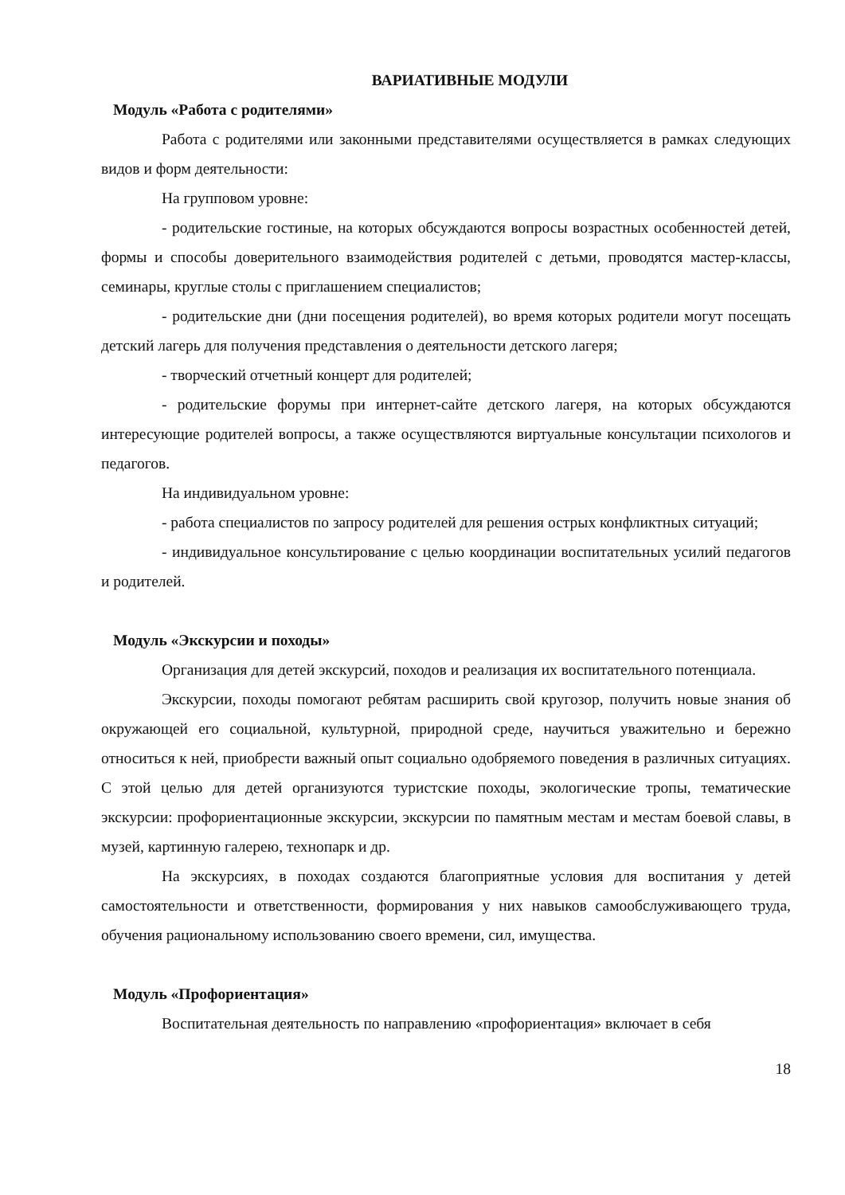ВАРИАТИВНЫЕ МОДУЛИ
Модуль «Работа с родителями»
Работа с родителями или законными представителями осуществляется в рамках следующих видов и форм деятельности:
На групповом уровне:
- родительские гостиные, на которых обсуждаются вопросы возрастных особенностей детей, формы и способы доверительного взаимодействия родителей с детьми, проводятся мастер-классы, семинары, круглые столы с приглашением специалистов;
- родительские дни (дни посещения родителей), во время которых родители могут посещать детский лагерь для получения представления о деятельности детского лагеря;
- творческий отчетный концерт для родителей;
- родительские форумы при интернет-сайте детского лагеря, на которых обсуждаются интересующие родителей вопросы, а также осуществляются виртуальные консультации психологов и педагогов.
На индивидуальном уровне:
- работа специалистов по запросу родителей для решения острых конфликтных ситуаций;
- индивидуальное консультирование с целью координации воспитательных усилий педагогов и родителей.
Модуль «Экскурсии и походы»
Организация для детей экскурсий, походов и реализация их воспитательного потенциала.
Экскурсии, походы помогают ребятам расширить свой кругозор, получить новые знания об окружающей его социальной, культурной, природной среде, научиться уважительно и бережно относиться к ней, приобрести важный опыт социально одобряемого поведения в различных ситуациях. С этой целью для детей организуются туристские походы, экологические тропы, тематические экскурсии: профориентационные экскурсии, экскурсии по памятным местам и местам боевой славы, в музей, картинную галерею, технопарк и др.
На экскурсиях, в походах создаются благоприятные условия для воспитания у детей самостоятельности и ответственности, формирования у них навыков самообслуживающего труда, обучения рациональному использованию своего времени, сил, имущества.
Модуль «Профориентация»
Воспитательная деятельность по направлению «профориентация» включает в себя
18